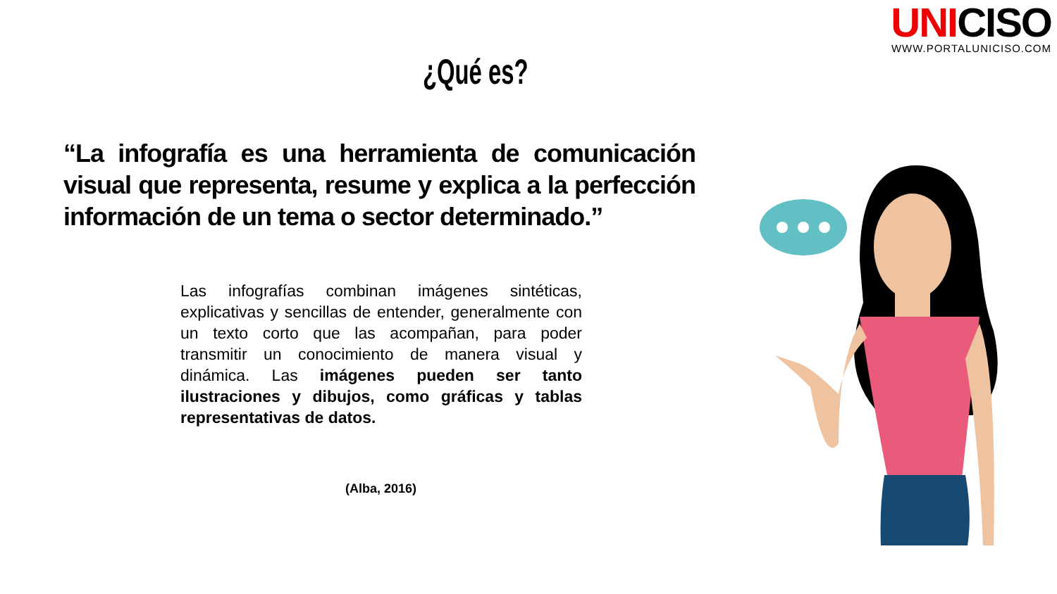UNICISO
WWW.PORTALUNICISO.COM
¿Qué es?
“La infografía es una herramienta de comunicación visual que representa, resume y explica a la perfección información de un tema o sector determinado.”
Las infografías combinan imágenes sintéticas, explicativas y sencillas de entender, generalmente con un texto corto que las acompañan, para poder transmitir un conocimiento de manera visual y dinámica. Las imágenes pueden ser tanto ilustraciones y dibujos, como gráficas y tablas representativas de datos.
(Alba, 2016)